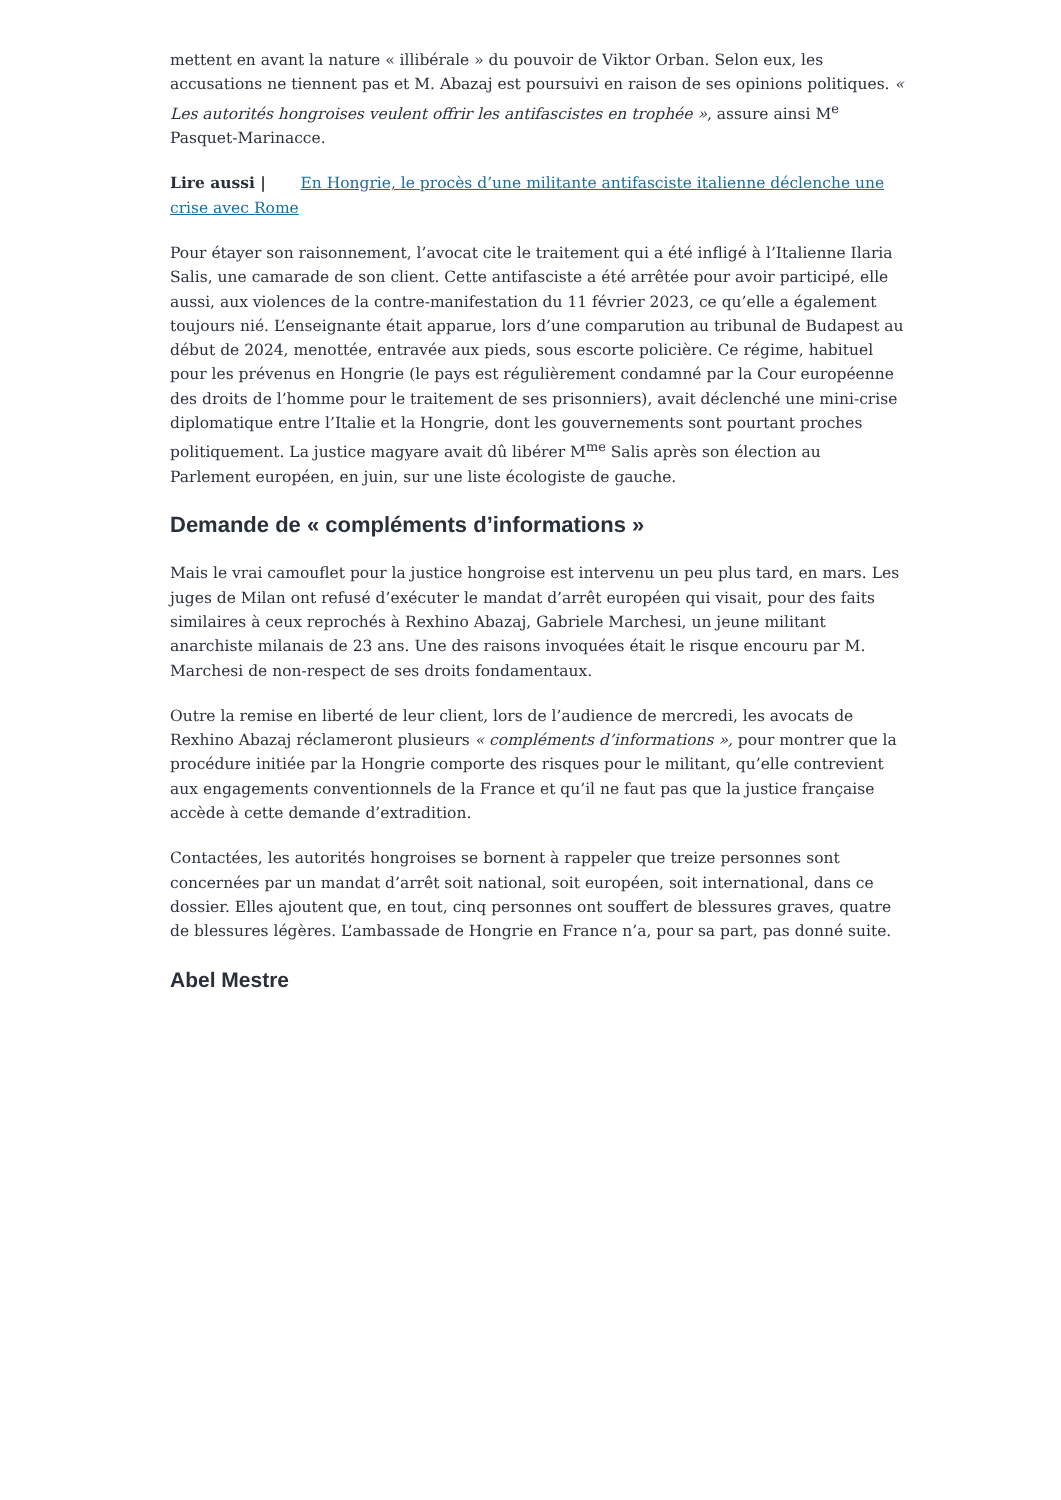mettent en avant la nature « illibérale » du pouvoir de Viktor Orban. Selon eux, les accusations ne tiennent pas et M. Abazaj est poursuivi en raison de ses opinions politiques. « Les autorités hongroises veulent offrir les antifascistes en trophée », assure ainsi M<sup>e</sup> Pasquet-Marinacce.
Lire aussi | En Hongrie, le procès d’une militante antifasciste italienne déclenche une crise avec Rome
Pour étayer son raisonnement, l’avocat cite le traitement qui a été infligé à l’Italienne Ilaria Salis, une camarade de son client. Cette antifasciste a été arrêtée pour avoir participé, elle aussi, aux violences de la contre-manifestation du 11 février 2023, ce qu’elle a également toujours nié. L’enseignante était apparue, lors d’une comparution au tribunal de Budapest au début de 2024, menottée, entravée aux pieds, sous escorte policière. Ce régime, habituel pour les prévenus en Hongrie (le pays est régulièrement condamné par la Cour européenne des droits de l’homme pour le traitement de ses prisonniers), avait déclenché une mini-crise diplomatique entre l’Italie et la Hongrie, dont les gouvernements sont pourtant proches politiquement. La justice magyare avait dû libérer M<sup>me</sup> Salis après son élection au Parlement européen, en juin, sur une liste écologiste de gauche.
Demande de « compléments d’informations »
Mais le vrai camouflet pour la justice hongroise est intervenu un peu plus tard, en mars. Les juges de Milan ont refusé d’exécuter le mandat d’arrêt européen qui visait, pour des faits similaires à ceux reprochés à Rexhino Abazaj, Gabriele Marchesi, un jeune militant anarchiste milanais de 23 ans. Une des raisons invoquées était le risque encouru par M. Marchesi de non-respect de ses droits fondamentaux.
Outre la remise en liberté de leur client, lors de l’audience de mercredi, les avocats de Rexhino Abazaj réclameront plusieurs « compléments d’informations », pour montrer que la procédure initiée par la Hongrie comporte des risques pour le militant, qu’elle contrevient aux engagements conventionnels de la France et qu’il ne faut pas que la justice française accède à cette demande d’extradition.
Contactées, les autorités hongroises se bornent à rappeler que treize personnes sont concernées par un mandat d’arrêt soit national, soit européen, soit international, dans ce dossier. Elles ajoutent que, en tout, cinq personnes ont souffert de blessures graves, quatre de blessures légères. L’ambassade de Hongrie en France n’a, pour sa part, pas donné suite.
Abel Mestre